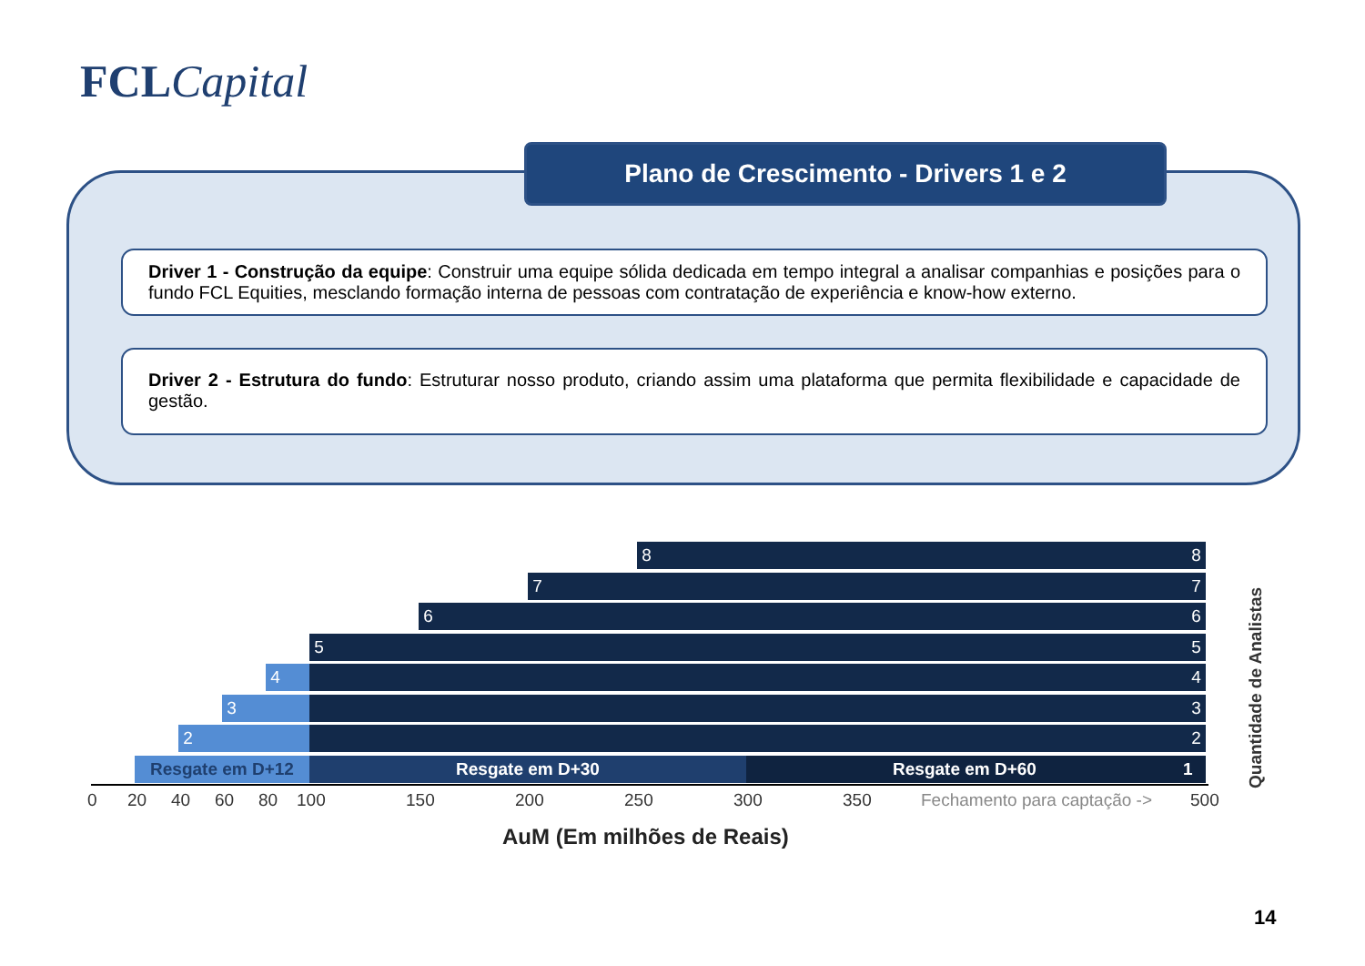FCL Capital
Plano de Crescimento - Drivers 1 e 2
Driver 1 - Construção da equipe: Construir uma equipe sólida dedicada em tempo integral a analisar companhias e posições para o fundo FCL Equities, mesclando formação interna de pessoas com contratação de experiência e know-how externo.
Driver 2 - Estrutura do fundo: Estruturar nosso produto, criando assim uma plataforma que permita flexibilidade e capacidade de gestão.
8 8
7 7
6 6
5 5
4 4
3 3
2 2
Resgate em D+12 Resgate em D+30 Resgate em D+60 1
0 20 40 60 80 100 150 200 250 300 350 Fechamento para captação -> 500
AuM (Em milhões de Reais)
Quantidade de Analistas
14